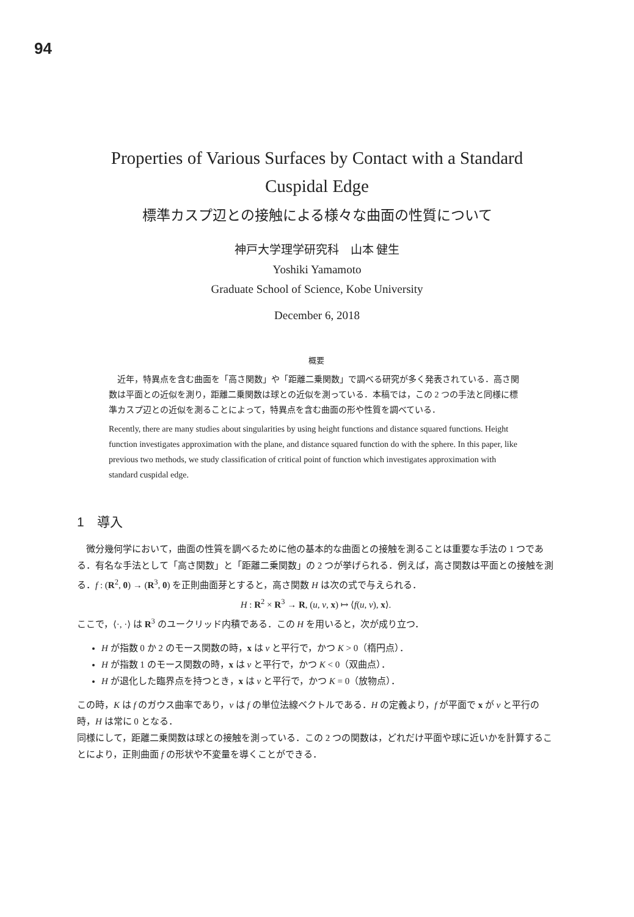94
Properties of Various Surfaces by Contact with a Standard
Cuspidal Edge
標準カスプ辺との接触による様々な曲面の性質について
神戸大学理学研究科　山本 健生
Yoshiki Yamamoto
Graduate School of Science, Kobe University
December 6, 2018
概要
　近年，特異点を含む曲面を「高さ関数」や「距離二乗関数」で調べる研究が多く発表されている．高さ関数は平面との近似を測り，距離二乗関数は球との近似を測っている．本稿では，この 2 つの手法と同様に標準カスプ辺との近似を測ることによって，特異点を含む曲面の形や性質を調べている．
Recently, there are many studies about singularities by using height functions and distance squared functions. Height function investigates approximation with the plane, and distance squared function do with the sphere. In this paper, like previous two methods, we study classification of critical point of function which investigates approximation with standard cuspidal edge.
1　導入
　微分幾何学において，曲面の性質を調べるために他の基本的な曲面との接触を測ることは重要な手法の 1 つである．有名な手法として「高さ関数」と「距離二乗関数」の 2 つが挙げられる．例えば，高さ関数は平面との接触を測る．f : (R<sup>2</sup>, 0) → (R<sup>3</sup>, 0) を正則曲面芽とすると，高さ関数 H は次の式で与えられる．
H : R<sup>2</sup> × R<sup>3</sup> → R, (u, v, x) ↦ ⟨f(u, v), x⟩.
ここで，⟨·, ·⟩ は R<sup>3</sup> のユークリッド内積である．この H を用いると，次が成り立つ．
H が指数 0 か 2 のモース関数の時，x は ν と平行で，かつ K > 0（楕円点）．
H が指数 1 のモース関数の時，x は ν と平行で，かつ K < 0（双曲点）．
H が退化した臨界点を持つとき，x は ν と平行で，かつ K = 0（放物点）．
この時，K は f のガウス曲率であり，ν は f の単位法線ベクトルである．H の定義より，f が平面で x が ν と平行の時，H は常に 0 となる．
同様にして，距離二乗関数は球との接触を測っている．この 2 つの関数は，どれだけ平面や球に近いかを計算することにより，正則曲面 f の形状や不変量を導くことができる．